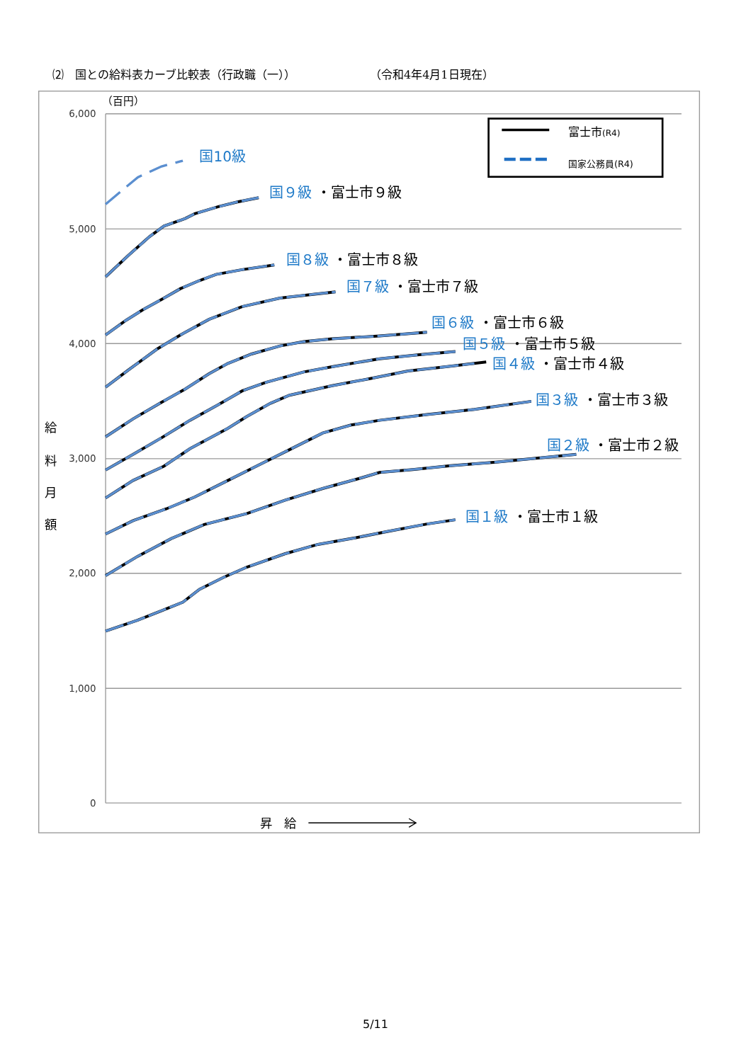⑵　国との給料表カーブ比較表（行政職（一）） （令和4年4月1日現在）
6,000
5,000
4,000
3,000
2,000
1,000
0
（百円）
給
料
月
額
昇　給
富士市(R4)
国家公務員(R4)
国10級
国９級 ・富士市９級
国８級 ・富士市８級
国７級 ・富士市７級
国６級 ・富士市６級
国５級 ・富士市５級
国４級 ・富士市４級
国３級 ・富士市３級
国２級 ・富士市２級
国１級 ・富士市１級
5/11